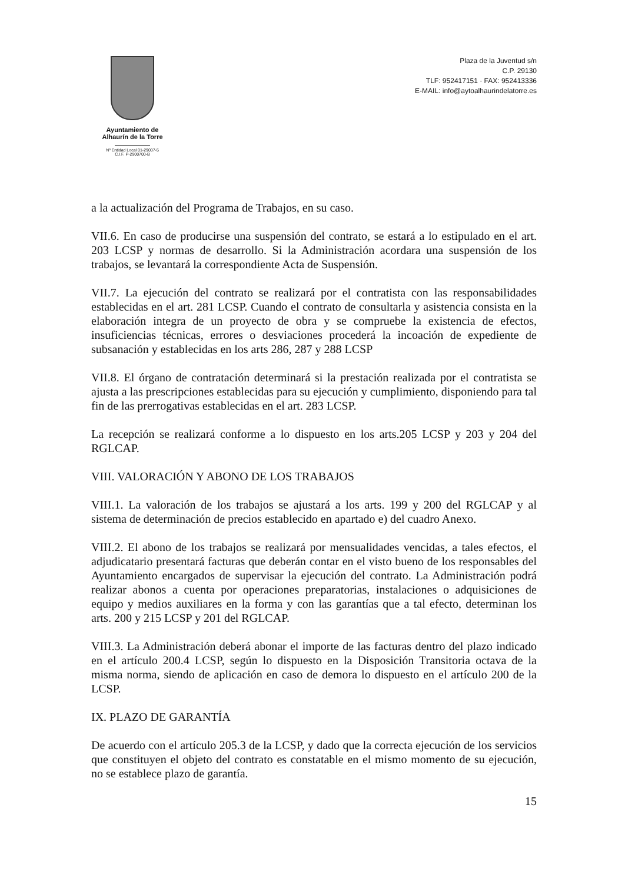Ayuntamiento de
Alhaurín de la Torre
Nº Entidad Local 01-29007-5
C.I.F. P-2900700-B
Plaza de la Juventud s/n
C.P. 29130
TLF: 952417151 · FAX: 952413336
E-MAIL: info@aytoalhaurindelatorre.es
a la actualización del Programa de Trabajos, en su caso.
VII.6. En caso de producirse una suspensión del contrato, se estará a lo estipulado en el art. 203 LCSP y normas de desarrollo. Si la Administración acordara una suspensión de los trabajos, se levantará la correspondiente Acta de Suspensión.
VII.7. La ejecución del contrato se realizará por el contratista con las responsabilidades establecidas en el art. 281 LCSP. Cuando el contrato de consultarla y asistencia consista en la elaboración integra de un proyecto de obra y se compruebe la existencia de efectos, insuficiencias técnicas, errores o desviaciones procederá la incoación de expediente de subsanación y establecidas en los arts 286, 287 y 288 LCSP
VII.8. El órgano de contratación determinará si la prestación realizada por el contratista se ajusta a las prescripciones establecidas para su ejecución y cumplimiento, disponiendo para tal fin de las prerrogativas establecidas en el art. 283 LCSP.
La recepción se realizará conforme a lo dispuesto en los arts.205 LCSP y 203 y 204 del RGLCAP.
VIII. VALORACIÓN Y ABONO DE LOS TRABAJOS
VIII.1. La valoración de los trabajos se ajustará a los arts. 199 y 200 del RGLCAP y al sistema de determinación de precios establecido en apartado e) del cuadro Anexo.
VIII.2. El abono de los trabajos se realizará por mensualidades vencidas, a tales efectos, el adjudicatario presentará facturas que deberán contar en el visto bueno de los responsables del Ayuntamiento encargados de supervisar la ejecución del contrato. La Administración podrá realizar abonos a cuenta por operaciones preparatorias, instalaciones o adquisiciones de equipo y medios auxiliares en la forma y con las garantías que a tal efecto, determinan los arts. 200 y 215 LCSP y 201 del RGLCAP.
VIII.3. La Administración deberá abonar el importe de las facturas dentro del plazo indicado en el artículo 200.4 LCSP, según lo dispuesto en la Disposición Transitoria octava de la misma norma, siendo de aplicación en caso de demora lo dispuesto en el artículo 200 de la LCSP.
IX. PLAZO DE GARANTÍA
De acuerdo con el artículo 205.3 de la LCSP, y dado que la correcta ejecución de los servicios que constituyen el objeto del contrato es constatable en el mismo momento de su ejecución, no se establece plazo de garantía.
15